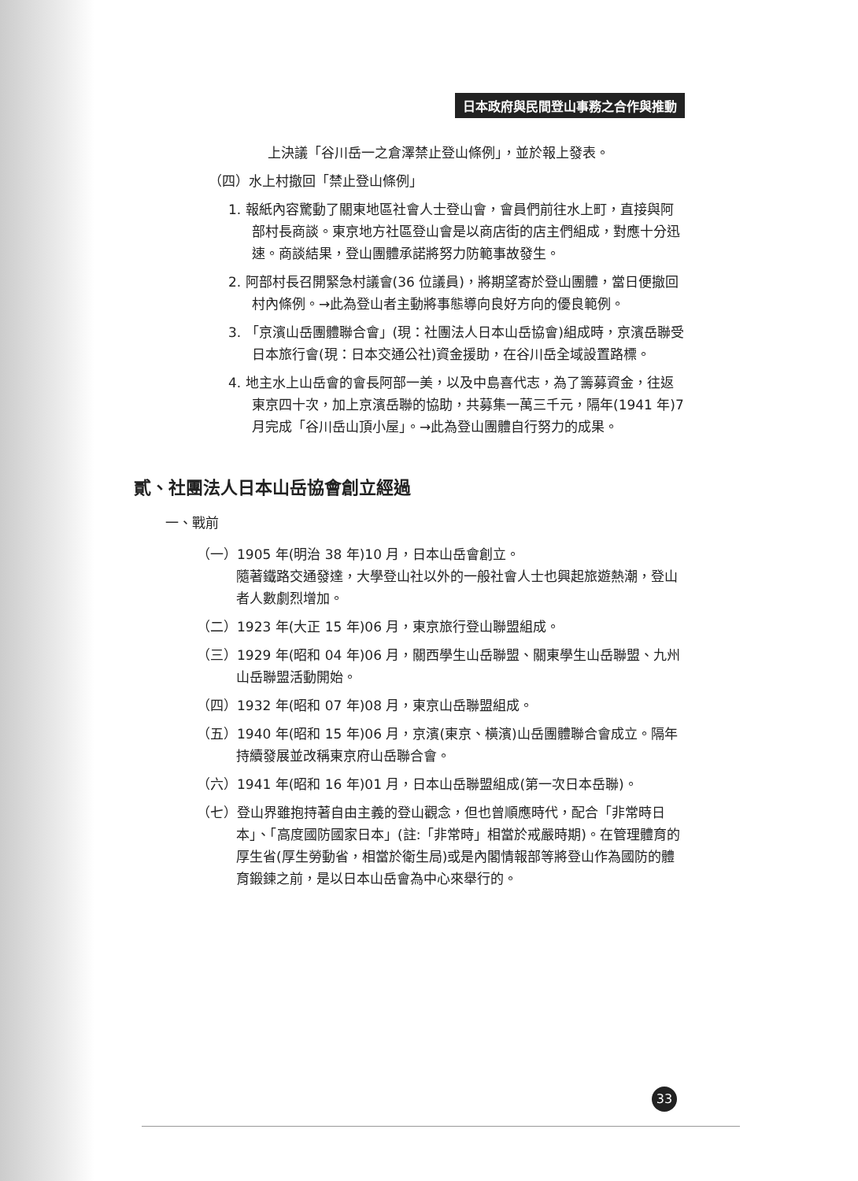日本政府與民間登山事務之合作與推動
上決議「谷川岳一之倉澤禁止登山條例」，並於報上發表。
（四）水上村撤回「禁止登山條例」
1. 報紙內容驚動了關東地區社會人士登山會，會員們前往水上町，直接與阿部村長商談。東京地方社區登山會是以商店街的店主們組成，對應十分迅速。商談結果，登山團體承諾將努力防範事故發生。
2. 阿部村長召開緊急村議會(36 位議員)，將期望寄於登山團體，當日便撤回村內條例。→此為登山者主動將事態導向良好方向的優良範例。
3. 「京濱山岳團體聯合會」(現：社團法人日本山岳協會)組成時，京濱岳聯受日本旅行會(現：日本交通公社)資金援助，在谷川岳全域設置路標。
4. 地主水上山岳會的會長阿部一美，以及中島喜代志，為了籌募資金，往返東京四十次，加上京濱岳聯的協助，共募集一萬三千元，隔年(1941 年)7 月完成「谷川岳山頂小屋」。→此為登山團體自行努力的成果。
貳、社團法人日本山岳協會創立經過
一、戰前
（一）1905 年(明治 38 年)10 月，日本山岳會創立。
隨著鐵路交通發達，大學登山社以外的一般社會人士也興起旅遊熱潮，登山者人數劇烈增加。
（二）1923 年(大正 15 年)06 月，東京旅行登山聯盟組成。
（三）1929 年(昭和 04 年)06 月，關西學生山岳聯盟、關東學生山岳聯盟、九州山岳聯盟活動開始。
（四）1932 年(昭和 07 年)08 月，東京山岳聯盟組成。
（五）1940 年(昭和 15 年)06 月，京濱(東京、橫濱)山岳團體聯合會成立。隔年持續發展並改稱東京府山岳聯合會。
（六）1941 年(昭和 16 年)01 月，日本山岳聯盟組成(第一次日本岳聯)。
（七）登山界雖抱持著自由主義的登山觀念，但也曾順應時代，配合「非常時日本」、「高度國防國家日本」(註:「非常時」相當於戒嚴時期)。在管理體育的厚生省(厚生勞動省，相當於衛生局)或是內閣情報部等將登山作為國防的體育鍛鍊之前，是以日本山岳會為中心來舉行的。
33